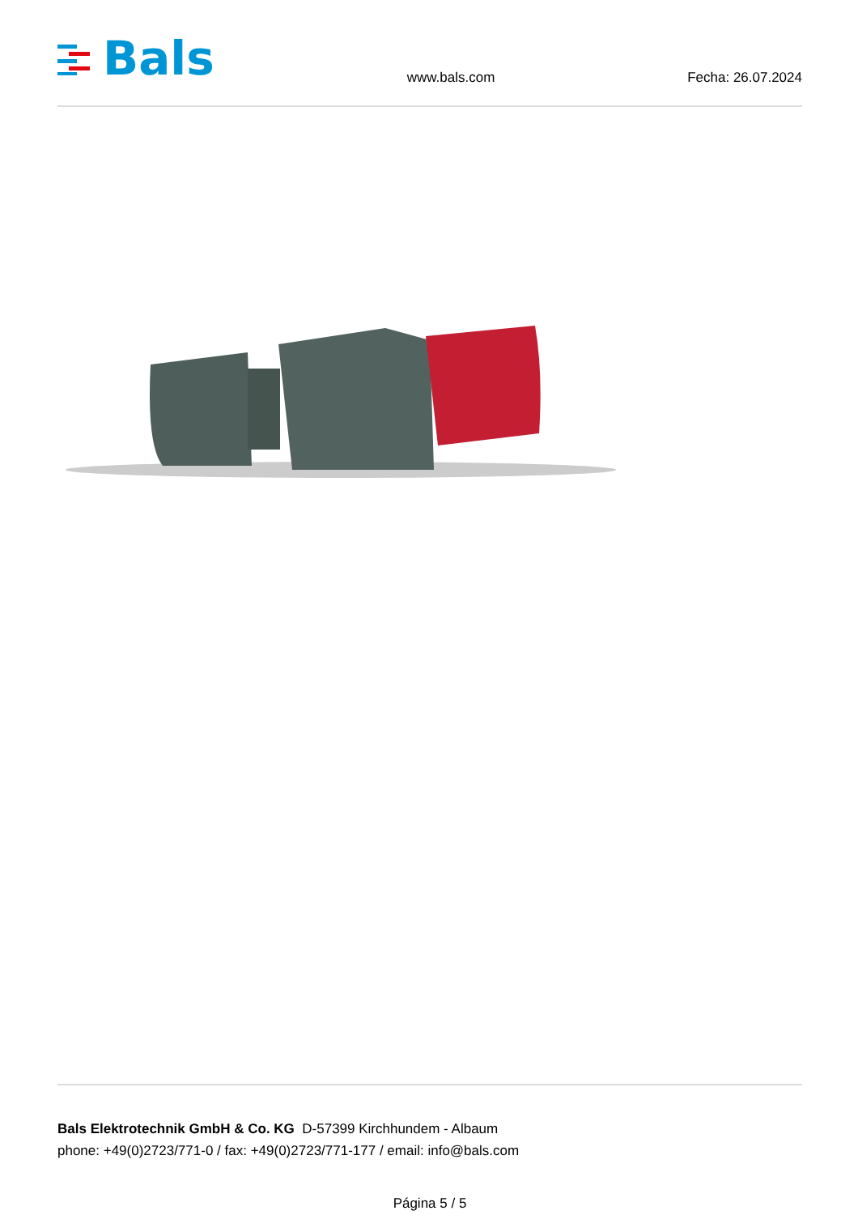Bals
www.bals.com Fecha: 26.07.2024
Bals Elektrotechnik GmbH & Co. KG D-57399 Kirchhundem - Albaum
phone: +49(0)2723/771-0 / fax: +49(0)2723/771-177 / email: info@bals.com
Página 5 / 5